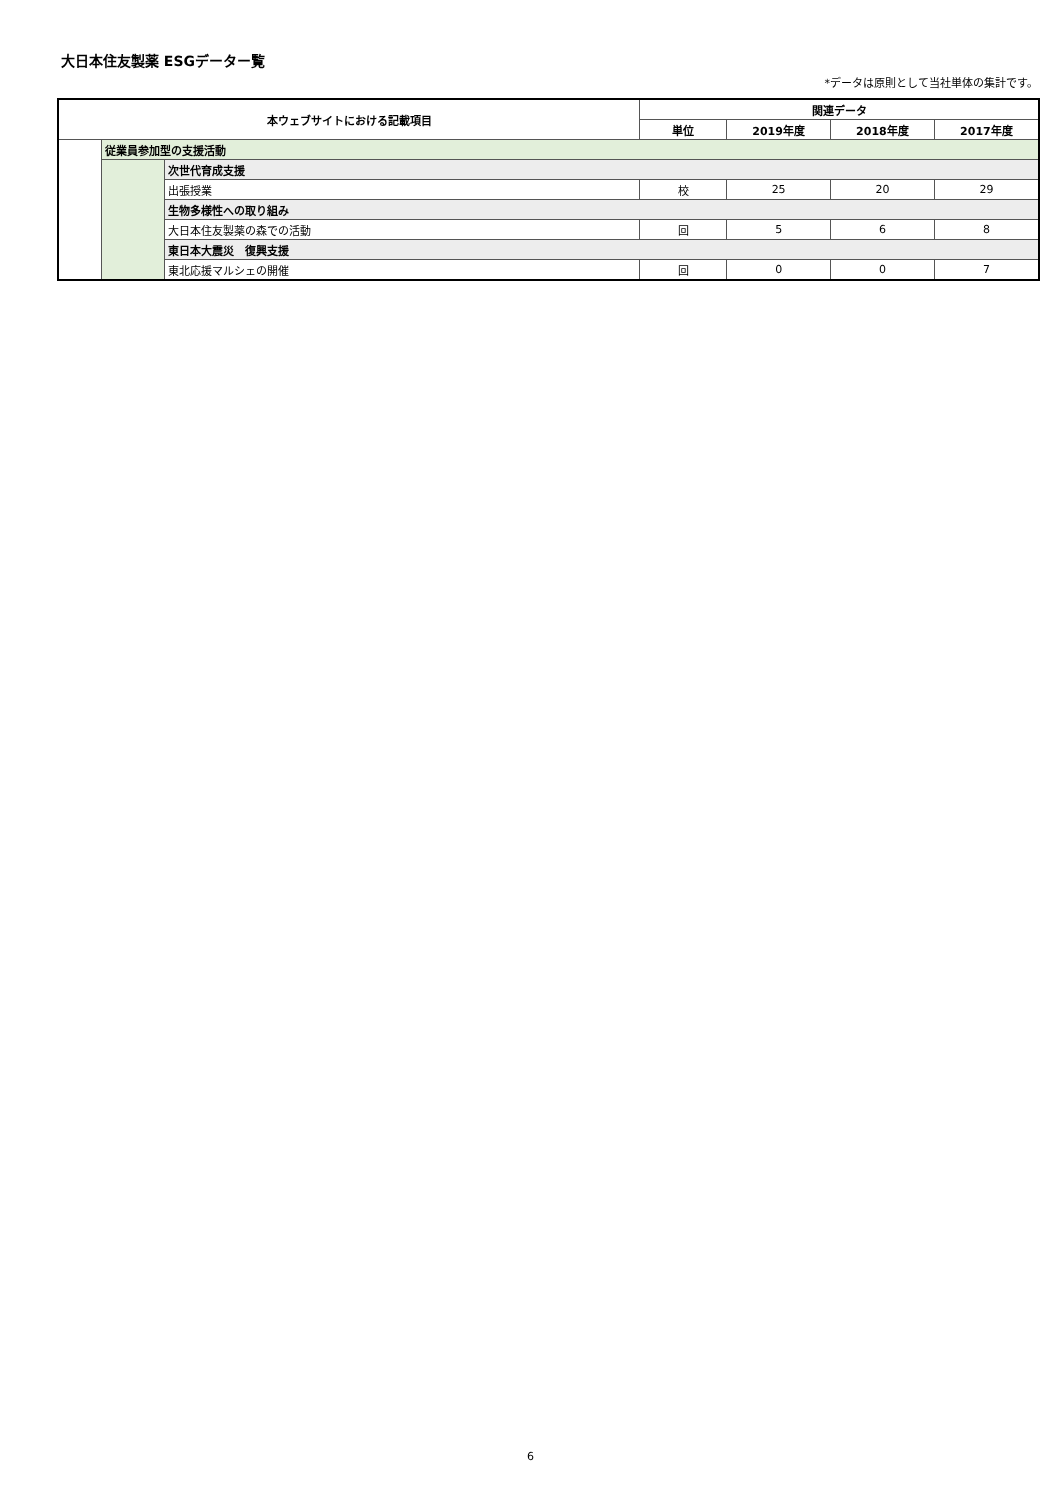大日本住友製薬 ESGデーター覧
*データは原則として当社単体の集計です。
| 本ウェブサイトにおける記載項目 | | | 関連データ | | | |
| --- | --- | --- | --- | --- | --- | --- |
| | | | 単位 | 2019年度 | 2018年度 | 2017年度 |
| | 従業員参加型の支援活動 | | | | | |
| | | 次世代育成支援 | | | | |
| | | 出張授業 | 校 | 25 | 20 | 29 |
| | | 生物多様性への取り組み | | | | |
| | | 大日本住友製薬の森での活動 | 回 | 5 | 6 | 8 |
| | | 東日本大震災 復興支援 | | | | |
| | | 東北応援マルシェの開催 | 回 | 0 | 0 | 7 |
6